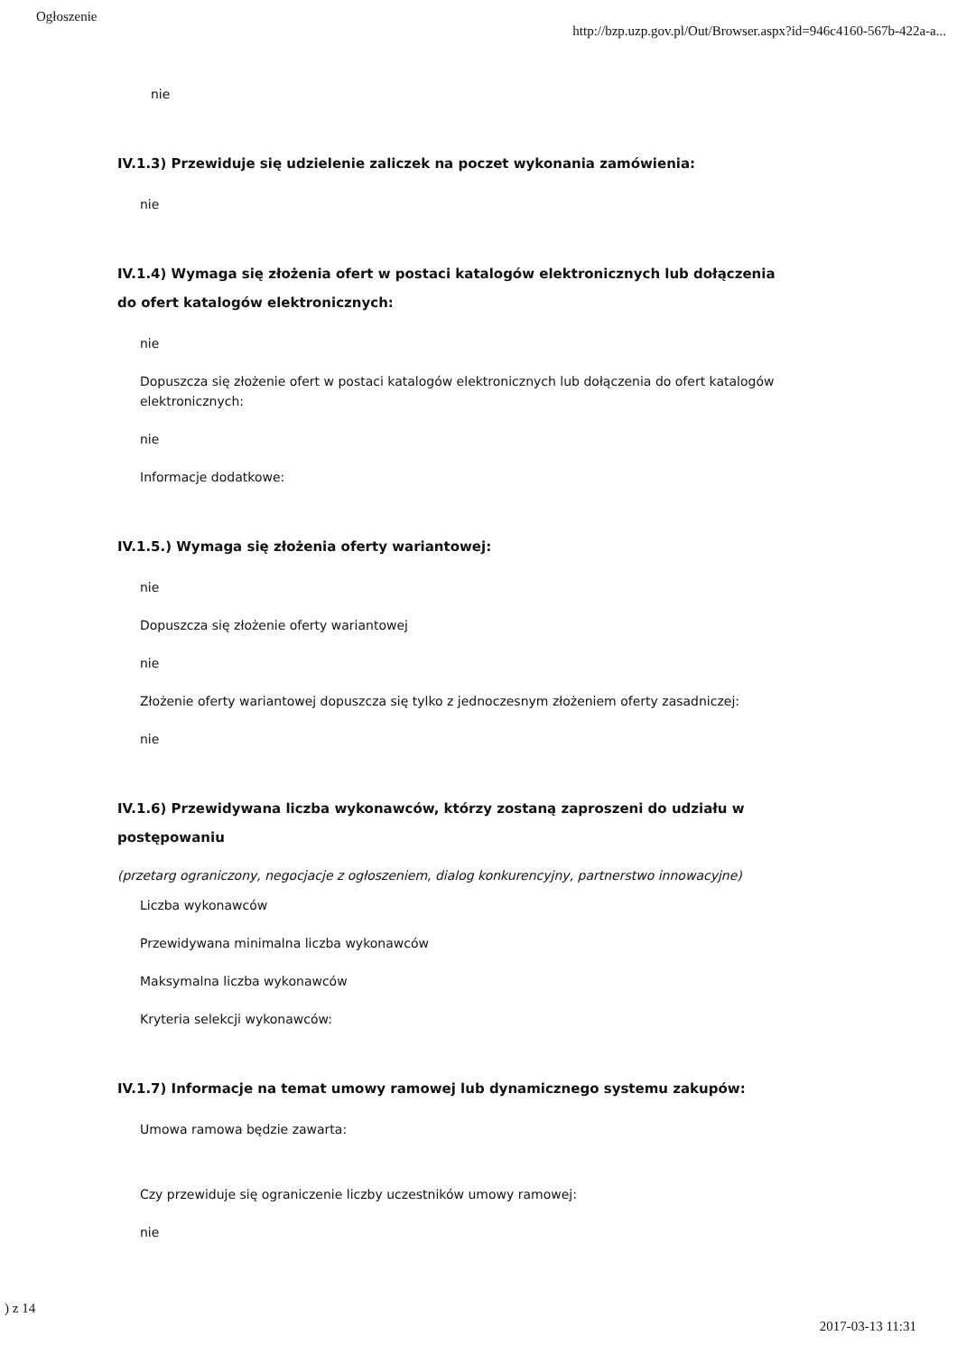Ogłoszenie http://bzp.uzp.gov.pl/Out/Browser.aspx?id=946c4160-567b-422a-a...
nie
IV.1.3) Przewiduje się udzielenie zaliczek na poczet wykonania zamówienia:
nie
IV.1.4) Wymaga się złożenia ofert w postaci katalogów elektronicznych lub dołączenia do ofert katalogów elektronicznych:
nie
Dopuszcza się złożenie ofert w postaci katalogów elektronicznych lub dołączenia do ofert katalogów elektronicznych:
nie
Informacje dodatkowe:
IV.1.5.) Wymaga się złożenia oferty wariantowej:
nie
Dopuszcza się złożenie oferty wariantowej
nie
Złożenie oferty wariantowej dopuszcza się tylko z jednoczesnym złożeniem oferty zasadniczej:
nie
IV.1.6) Przewidywana liczba wykonawców, którzy zostaną zaproszeni do udziału w postępowaniu
(przetarg ograniczony, negocjacje z ogłoszeniem, dialog konkurencyjny, partnerstwo innowacyjne)
Liczba wykonawców
Przewidywana minimalna liczba wykonawców
Maksymalna liczba wykonawców
Kryteria selekcji wykonawców:
IV.1.7) Informacje na temat umowy ramowej lub dynamicznego systemu zakupów:
Umowa ramowa będzie zawarta:
Czy przewiduje się ograniczenie liczby uczestników umowy ramowej:
nie
) z 14 2017-03-13 11:31